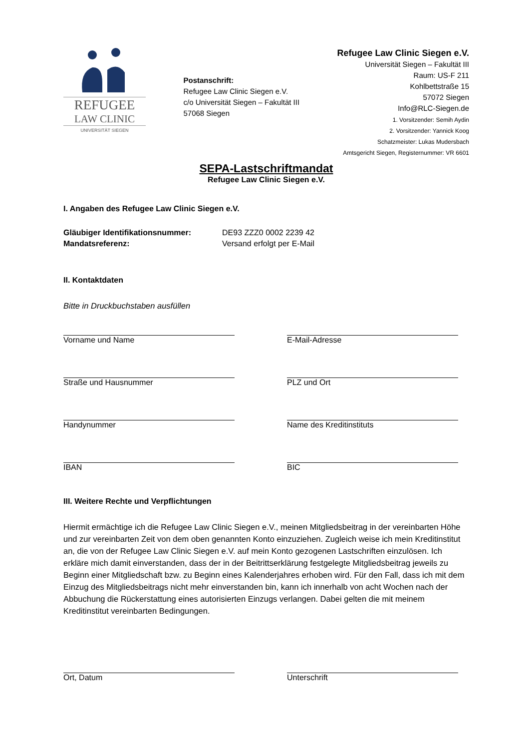REFUGEE
LAW CLINIC
UNIVERSITÄT SIEGEN
Postanschrift:
Refugee Law Clinic Siegen e.V.
c/o Universität Siegen – Fakultät III
57068 Siegen
Refugee Law Clinic Siegen e.V.
Universität Siegen – Fakultät III
Raum: US-F 211
Kohlbettstraße 15
57072 Siegen
Info@RLC-Siegen.de
1. Vorsitzender: Semih Aydin
2. Vorsitzender: Yannick Koog
Schatzmeister: Lukas Mudersbach
Amtsgericht Siegen, Registernummer: VR 6601
SEPA-Lastschriftmandat
Refugee Law Clinic Siegen e.V.
I. Angaben des Refugee Law Clinic Siegen e.V.
Gläubiger Identifikationsnummer: DE93 ZZZ0 0002 2239 42
Mandatsreferenz: Versand erfolgt per E-Mail
II. Kontaktdaten
Bitte in Druckbuchstaben ausfüllen
Vorname und Name
E-Mail-Adresse
Straße und Hausnummer
PLZ und Ort
Handynummer
Name des Kreditinstituts
IBAN
BIC
III. Weitere Rechte und Verpflichtungen
Hiermit ermächtige ich die Refugee Law Clinic Siegen e.V., meinen Mitgliedsbeitrag in der vereinbarten Höhe und zur vereinbarten Zeit von dem oben genannten Konto einzuziehen. Zugleich weise ich mein Kreditinstitut an, die von der Refugee Law Clinic Siegen e.V. auf mein Konto gezogenen Lastschriften einzulösen. Ich erkläre mich damit einverstanden, dass der in der Beitrittserklärung festgelegte Mitgliedsbeitrag jeweils zu Beginn einer Mitgliedschaft bzw. zu Beginn eines Kalenderjahres erhoben wird. Für den Fall, dass ich mit dem Einzug des Mitgliedsbeitrags nicht mehr einverstanden bin, kann ich innerhalb von acht Wochen nach der Abbuchung die Rückerstattung eines autorisierten Einzugs verlangen. Dabei gelten die mit meinem Kreditinstitut vereinbarten Bedingungen.
Ort, Datum
Unterschrift